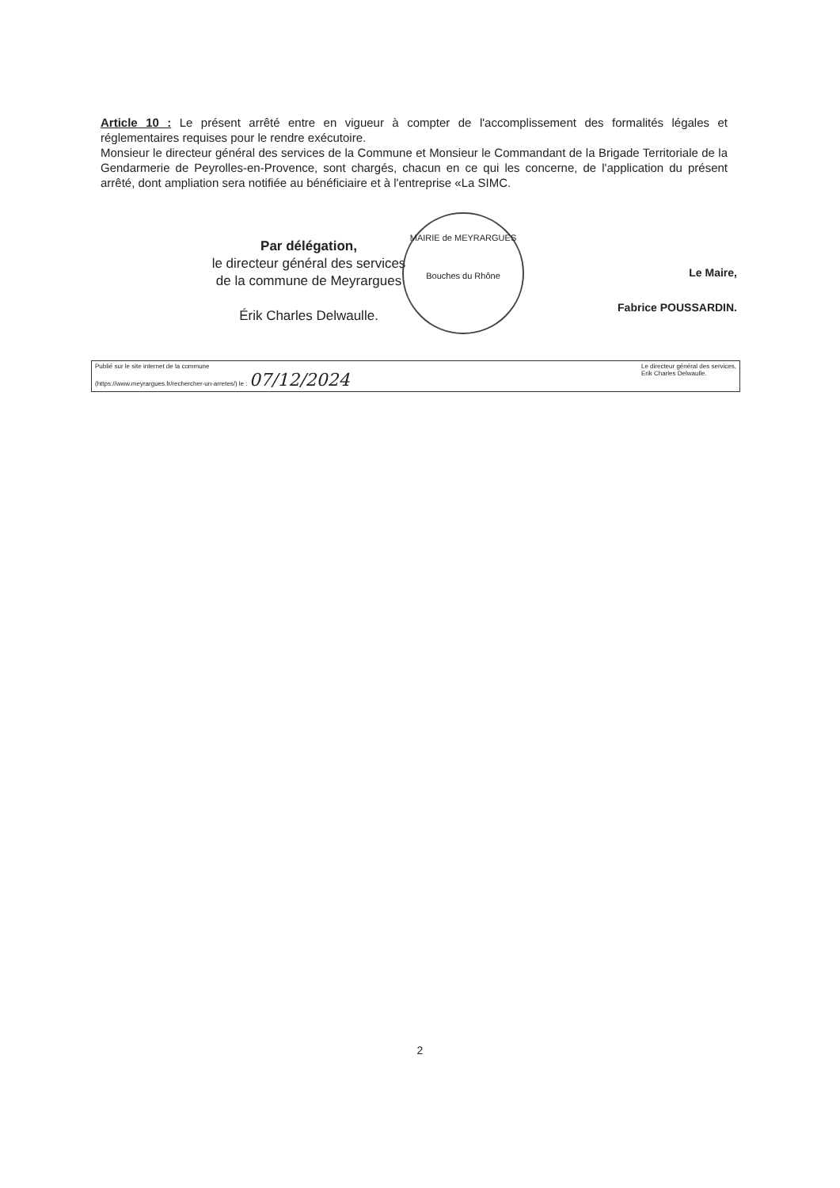Article 10 : Le présent arrêté entre en vigueur à compter de l'accomplissement des formalités légales et réglementaires requises pour le rendre exécutoire.
Monsieur le directeur général des services de la Commune et Monsieur le Commandant de la Brigade Territoriale de la Gendarmerie de Peyrolles-en-Provence, sont chargés, chacun en ce qui les concerne, de l'application du présent arrêté, dont ampliation sera notifiée au bénéficiaire et à l'entreprise «La SIMC.
Par délégation,
le directeur général des services
de la commune de Meyrargues
Érik Charles Delwaulle.
MAIRIE de MEYRARGUES
Bouches du Rhône
Le Maire,
Fabrice POUSSARDIN.
Publié sur le site internet de la commune
(https://www.meyrargues.fr/rechercher-un-arretes/) le : 07/12/2024
Le directeur général des services,
Erik Charles Delwaulle.
2